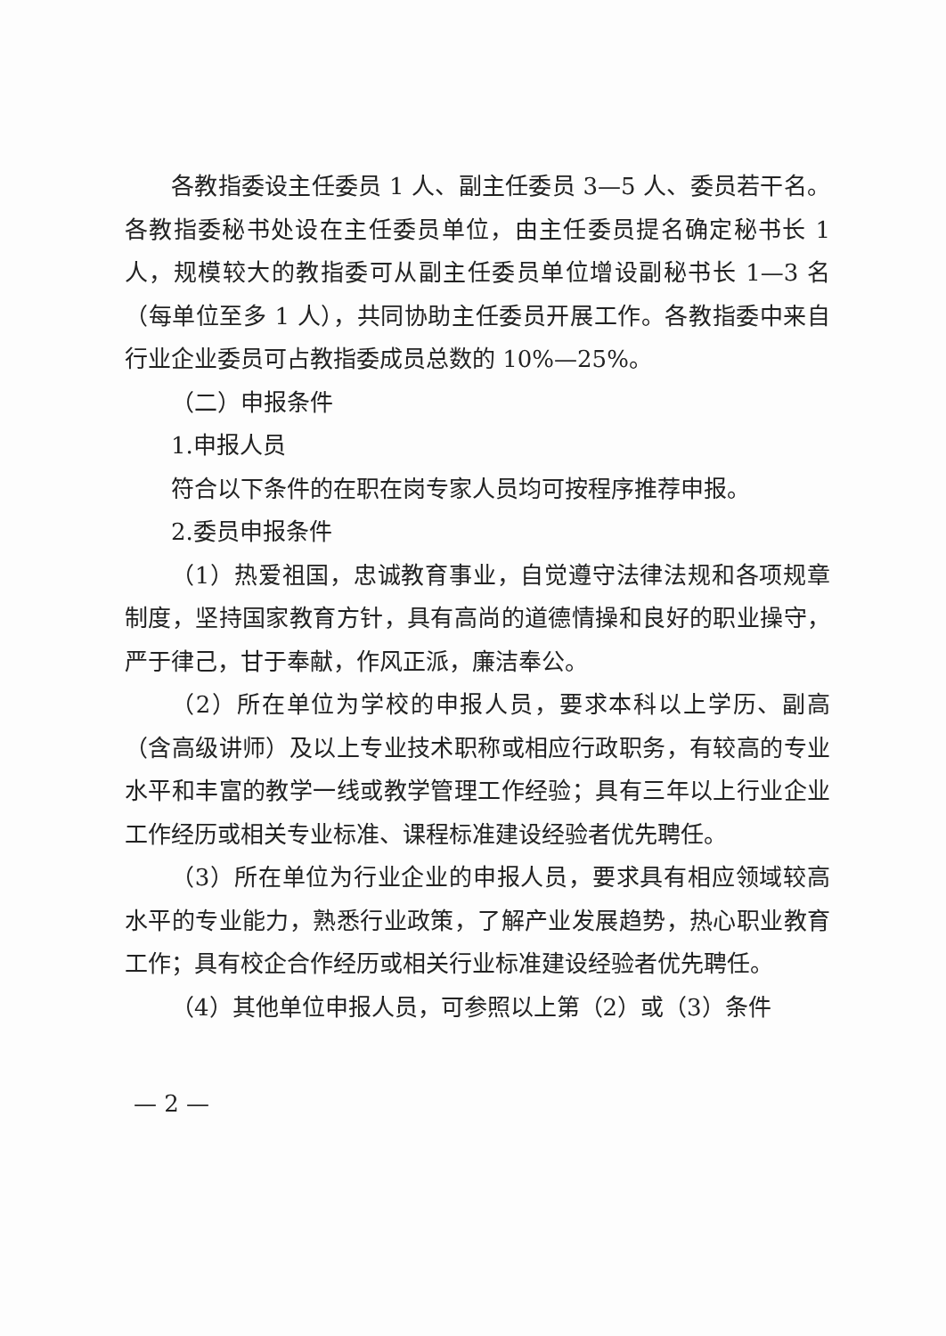各教指委设主任委员 1 人、副主任委员 3—5 人、委员若干名。各教指委秘书处设在主任委员单位，由主任委员提名确定秘书长 1 人，规模较大的教指委可从副主任委员单位增设副秘书长 1—3 名（每单位至多 1 人），共同协助主任委员开展工作。各教指委中来自行业企业委员可占教指委成员总数的 10%—25%。
（二）申报条件
1.申报人员
符合以下条件的在职在岗专家人员均可按程序推荐申报。
2.委员申报条件
（1）热爱祖国，忠诚教育事业，自觉遵守法律法规和各项规章制度，坚持国家教育方针，具有高尚的道德情操和良好的职业操守，严于律己，甘于奉献，作风正派，廉洁奉公。
（2）所在单位为学校的申报人员，要求本科以上学历、副高（含高级讲师）及以上专业技术职称或相应行政职务，有较高的专业水平和丰富的教学一线或教学管理工作经验；具有三年以上行业企业工作经历或相关专业标准、课程标准建设经验者优先聘任。
（3）所在单位为行业企业的申报人员，要求具有相应领域较高水平的专业能力，熟悉行业政策，了解产业发展趋势，热心职业教育工作；具有校企合作经历或相关行业标准建设经验者优先聘任。
（4）其他单位申报人员，可参照以上第（2）或（3）条件
— 2 —